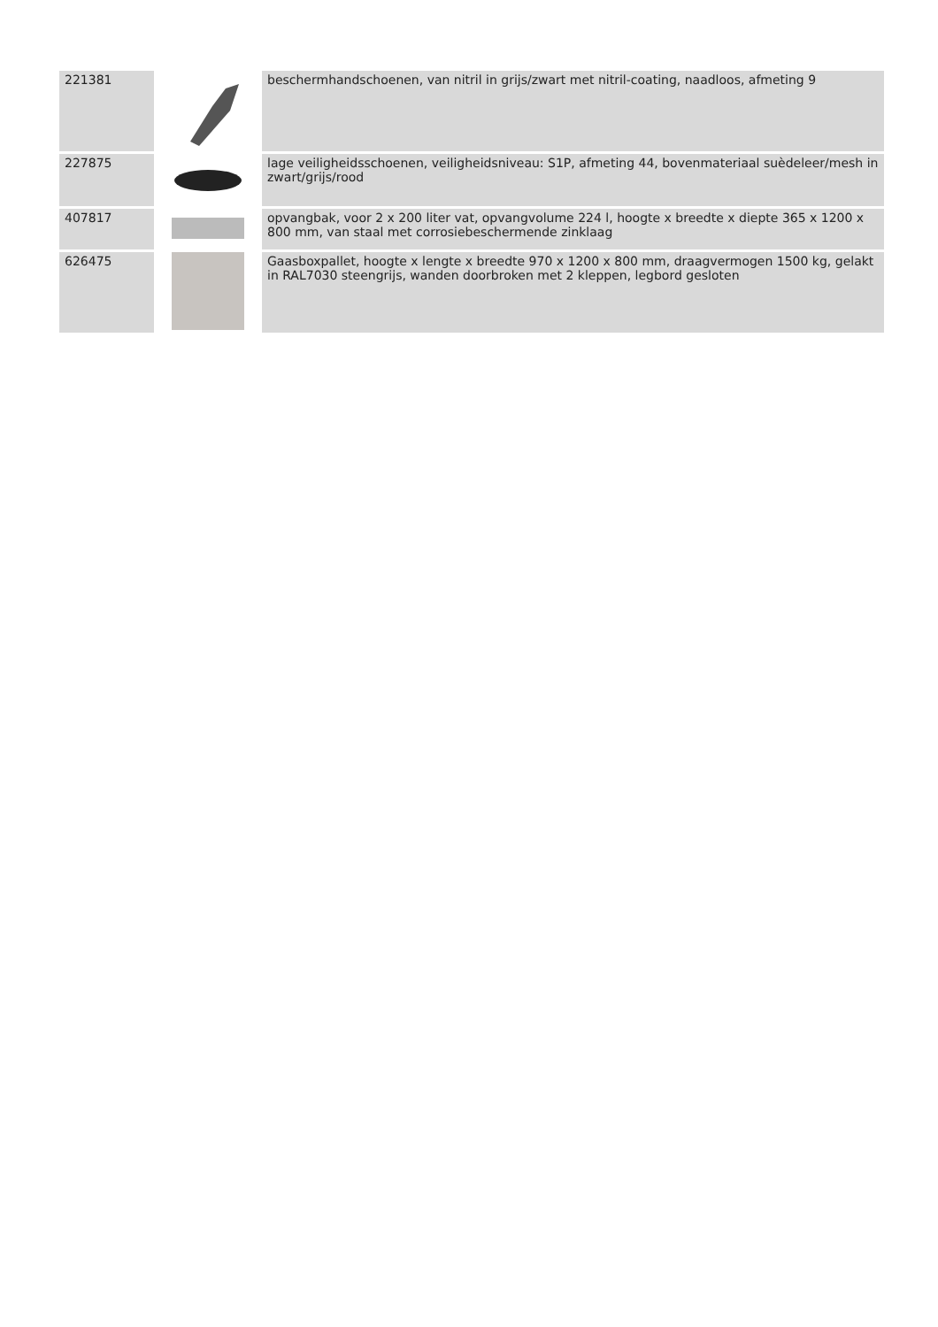| 221381 | | beschermhandschoenen, van nitril in grijs/zwart met nitril-coating, naadloos, afmeting 9 |
| 227875 | | lage veiligheidsschoenen, veiligheidsniveau: S1P, afmeting 44, bovenmateriaal suèdeleer/mesh in zwart/grijs/rood |
| 407817 | | opvangbak, voor 2 x 200 liter vat, opvangvolume 224 l, hoogte x breedte x diepte 365 x 1200 x 800 mm, van staal met corrosiebeschermende zinklaag |
| 626475 | | Gaasboxpallet, hoogte x lengte x breedte 970 x 1200 x 800 mm, draagvermogen 1500 kg, gelakt in RAL7030 steengrijs, wanden doorbroken met 2 kleppen, legbord gesloten |